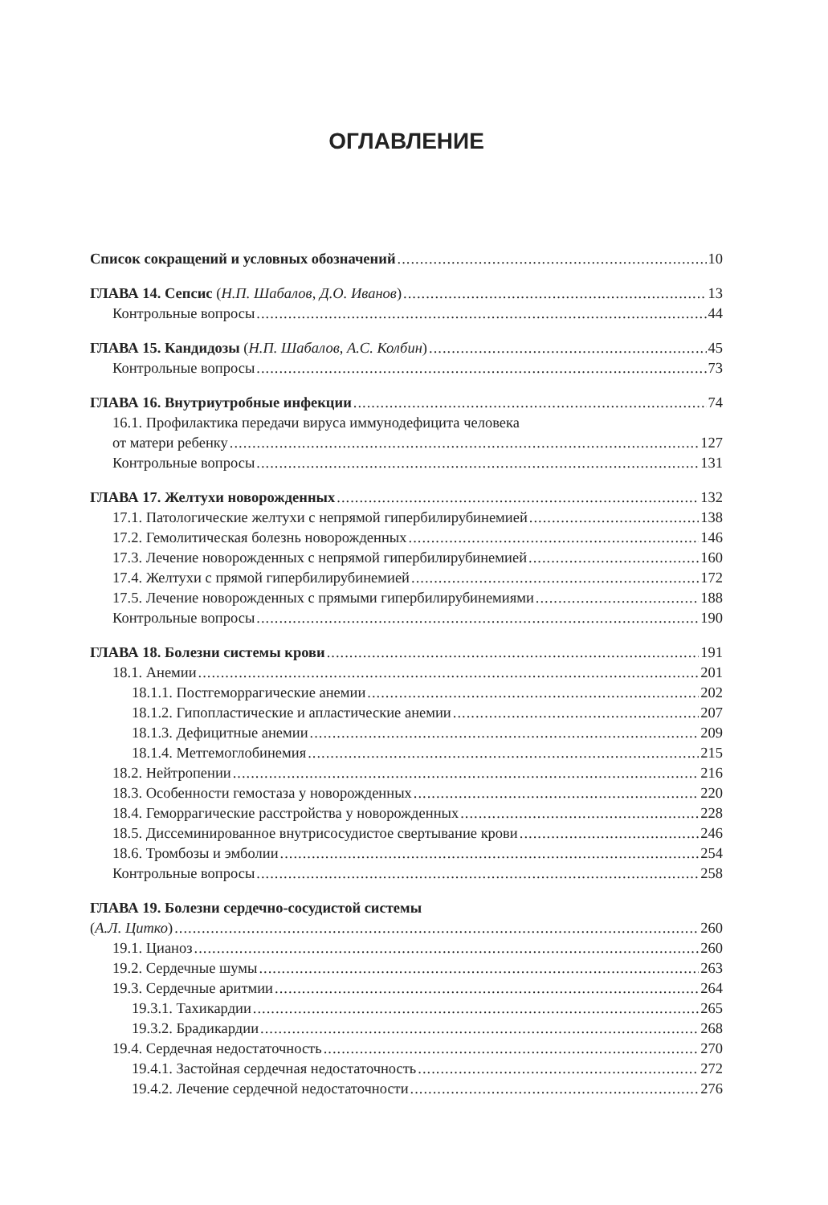ОГЛАВЛЕНИЕ
Список сокращений и условных обозначений 10
ГЛАВА 14. Сепсис (Н.П. Шабалов, Д.О. Иванов) 13
Контрольные вопросы 44
ГЛАВА 15. Кандидозы (Н.П. Шабалов, А.С. Колбин) 45
Контрольные вопросы 73
ГЛАВА 16. Внутриутробные инфекции 74
16.1. Профилактика передачи вируса иммунодефицита человека
от матери ребенку 127
Контрольные вопросы 131
ГЛАВА 17. Желтухи новорожденных 132
17.1. Патологические желтухи с непрямой гипербилирубинемией 138
17.2. Гемолитическая болезнь новорожденных 146
17.3. Лечение новорожденных с непрямой гипербилирубинемией 160
17.4. Желтухи с прямой гипербилирубинемией 172
17.5. Лечение новорожденных с прямыми гипербилирубинемиями 188
Контрольные вопросы 190
ГЛАВА 18. Болезни системы крови 191
18.1. Анемии 201
18.1.1. Постгеморрагические анемии 202
18.1.2. Гипопластические и апластические анемии 207
18.1.3. Дефицитные анемии 209
18.1.4. Метгемоглобинемия 215
18.2. Нейтропении 216
18.3. Особенности гемостаза у новорожденных 220
18.4. Геморрагические расстройства у новорожденных 228
18.5. Диссеминированное внутрисосудистое свертывание крови 246
18.6. Тромбозы и эмболии 254
Контрольные вопросы 258
ГЛАВА 19. Болезни сердечно-сосудистой системы
(А.Л. Цитко) 260
19.1. Цианоз 260
19.2. Сердечные шумы 263
19.3. Сердечные аритмии 264
19.3.1. Тахикардии 265
19.3.2. Брадикардии 268
19.4. Сердечная недостаточность 270
19.4.1. Застойная сердечная недостаточность 272
19.4.2. Лечение сердечной недостаточности 276